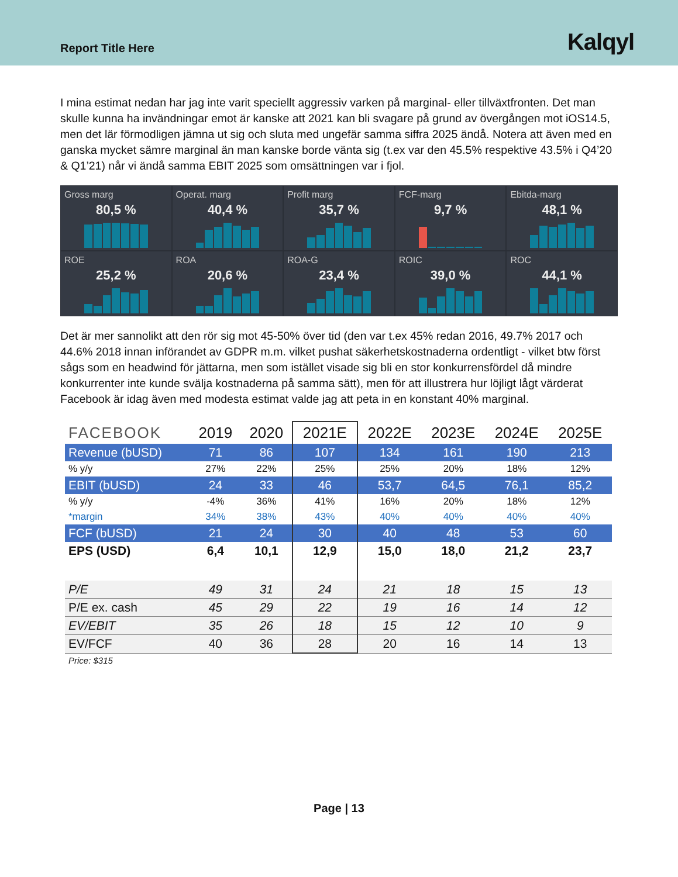Report Title Here
Kalqyl
I mina estimat nedan har jag inte varit speciellt aggressiv varken på marginal- eller tillväxtfronten. Det man skulle kunna ha invändningar emot är kanske att 2021 kan bli svagare på grund av övergången mot iOS14.5, men det lär förmodligen jämna ut sig och sluta med ungefär samma siffra 2025 ändå. Notera att även med en ganska mycket sämre marginal än man kanske borde vänta sig (t.ex var den 45.5% respektive 43.5% i Q4’20 & Q1’21) når vi ändå samma EBIT 2025 som omsättningen var i fjol.
Gross marg
80,5 %
Operat. marg
40,4 %
Profit marg
35,7 %
FCF-marg
9,7 %
Ebitda-marg
48,1 %
ROE
25,2 %
ROA
20,6 %
ROA-G
23,4 %
ROIC
39,0 %
ROC
44,1 %
Det är mer sannolikt att den rör sig mot 45-50% över tid (den var t.ex 45% redan 2016, 49.7% 2017 och 44.6% 2018 innan införandet av GDPR m.m. vilket pushat säkerhetskostnaderna ordentligt - vilket btw först sågs som en headwind för jättarna, men som istället visade sig bli en stor konkurrensfördel då mindre konkurrenter inte kunde svälja kostnaderna på samma sätt), men för att illustrera hur löjligt lågt värderat Facebook är idag även med modesta estimat valde jag att peta in en konstant 40% marginal.
| FACEBOOK | 2019 | 2020 | 2021E | 2022E | 2023E | 2024E | 2025E |
| --- | --- | --- | --- | --- | --- | --- | --- |
| Revenue (bUSD) | 71 | 86 | 107 | 134 | 161 | 190 | 213 |
| % y/y | 27% | 22% | 25% | 25% | 20% | 18% | 12% |
| EBIT (bUSD) | 24 | 33 | 46 | 53,7 | 64,5 | 76,1 | 85,2 |
| % y/y | -4% | 36% | 41% | 16% | 20% | 18% | 12% |
| *margin | 34% | 38% | 43% | 40% | 40% | 40% | 40% |
| FCF (bUSD) | 21 | 24 | 30 | 40 | 48 | 53 | 60 |
| EPS (USD) | 6,4 | 10,1 | 12,9 | 15,0 | 18,0 | 21,2 | 23,7 |
| P/E | 49 | 31 | 24 | 21 | 18 | 15 | 13 |
| P/E ex. cash | 45 | 29 | 22 | 19 | 16 | 14 | 12 |
| EV/EBIT | 35 | 26 | 18 | 15 | 12 | 10 | 9 |
| EV/FCF | 40 | 36 | 28 | 20 | 16 | 14 | 13 |
| Price: $315 | | | | | | | |
Page | 13